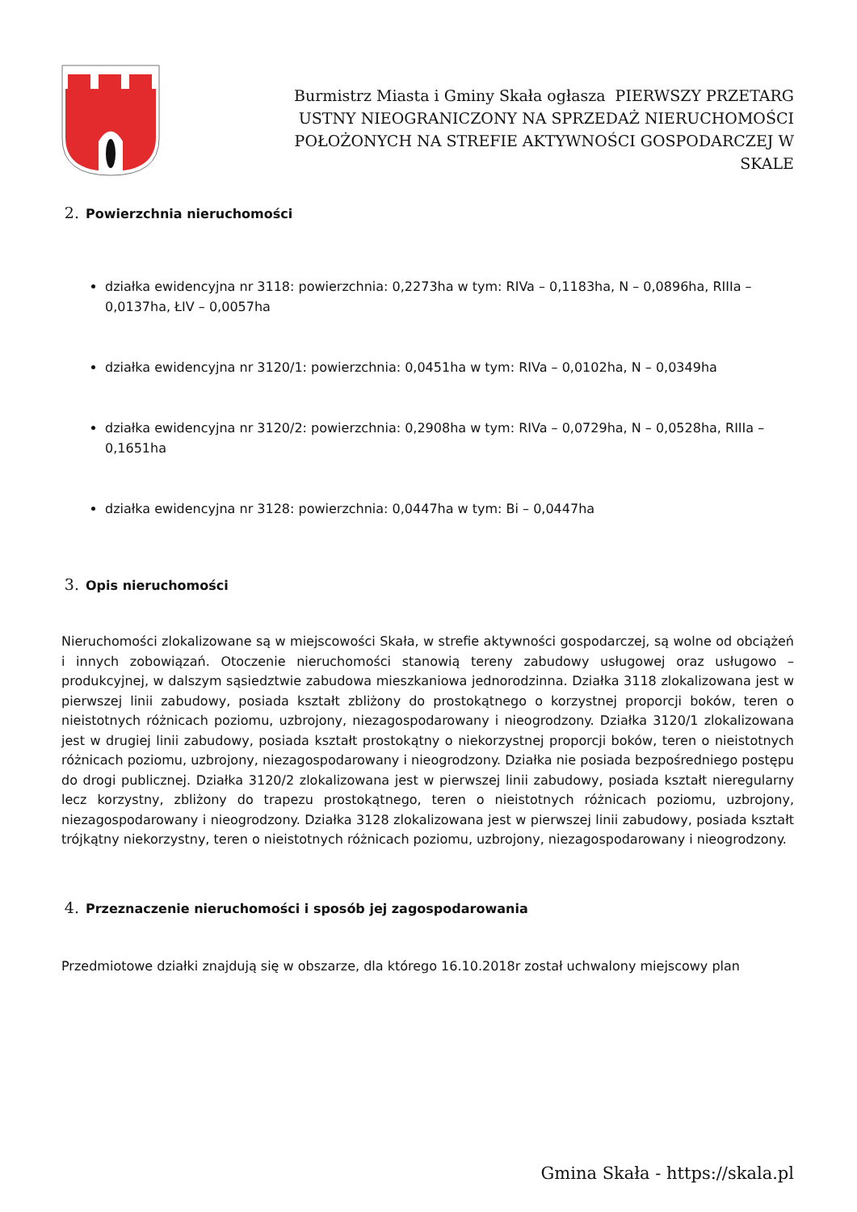Burmistrz Miasta i Gminy Skała ogłasza PIERWSZY PRZETARG USTNY NIEOGRANICZONY NA SPRZEDAŻ NIERUCHOMOŚCI POŁOŻONYCH NA STREFIE AKTYWNOŚCI GOSPODARCZEJ W SKALE
2. Powierzchnia nieruchomości
działka ewidencyjna nr 3118: powierzchnia: 0,2273ha w tym: RIVa – 0,1183ha, N – 0,0896ha, RIIIa – 0,0137ha, ŁIV – 0,0057ha
działka ewidencyjna nr 3120/1: powierzchnia: 0,0451ha w tym: RIVa – 0,0102ha, N – 0,0349ha
działka ewidencyjna nr 3120/2: powierzchnia: 0,2908ha w tym: RIVa – 0,0729ha, N – 0,0528ha, RIIIa – 0,1651ha
działka ewidencyjna nr 3128: powierzchnia: 0,0447ha w tym: Bi – 0,0447ha
3. Opis nieruchomości
Nieruchomości zlokalizowane są w miejscowości Skała, w strefie aktywności gospodarczej, są wolne od obciążeń i innych zobowiązań. Otoczenie nieruchomości stanowią tereny zabudowy usługowej oraz usługowo – produkcyjnej, w dalszym sąsiedztwie zabudowa mieszkaniowa jednorodzinna. Działka 3118 zlokalizowana jest w pierwszej linii zabudowy, posiada kształt zbliżony do prostokątnego o korzystnej proporcji boków, teren o nieistotnych różnicach poziomu, uzbrojony, niezagospodarowany i nieogrodzony. Działka 3120/1 zlokalizowana jest w drugiej linii zabudowy, posiada kształt prostokątny o niekorzystnej proporcji boków, teren o nieistotnych różnicach poziomu, uzbrojony, niezagospodarowany i nieogrodzony. Działka nie posiada bezpośredniego postępu do drogi publicznej. Działka 3120/2 zlokalizowana jest w pierwszej linii zabudowy, posiada kształt nieregularny lecz korzystny, zbliżony do trapezu prostokątnego, teren o nieistotnych różnicach poziomu, uzbrojony, niezagospodarowany i nieogrodzony. Działka 3128 zlokalizowana jest w pierwszej linii zabudowy, posiada kształt trójkątny niekorzystny, teren o nieistotnych różnicach poziomu, uzbrojony, niezagospodarowany i nieogrodzony.
4. Przeznaczenie nieruchomości i sposób jej zagospodarowania
Przedmiotowe działki znajdują się w obszarze, dla którego 16.10.2018r został uchwalony miejscowy plan
Gmina Skała - https://skala.pl